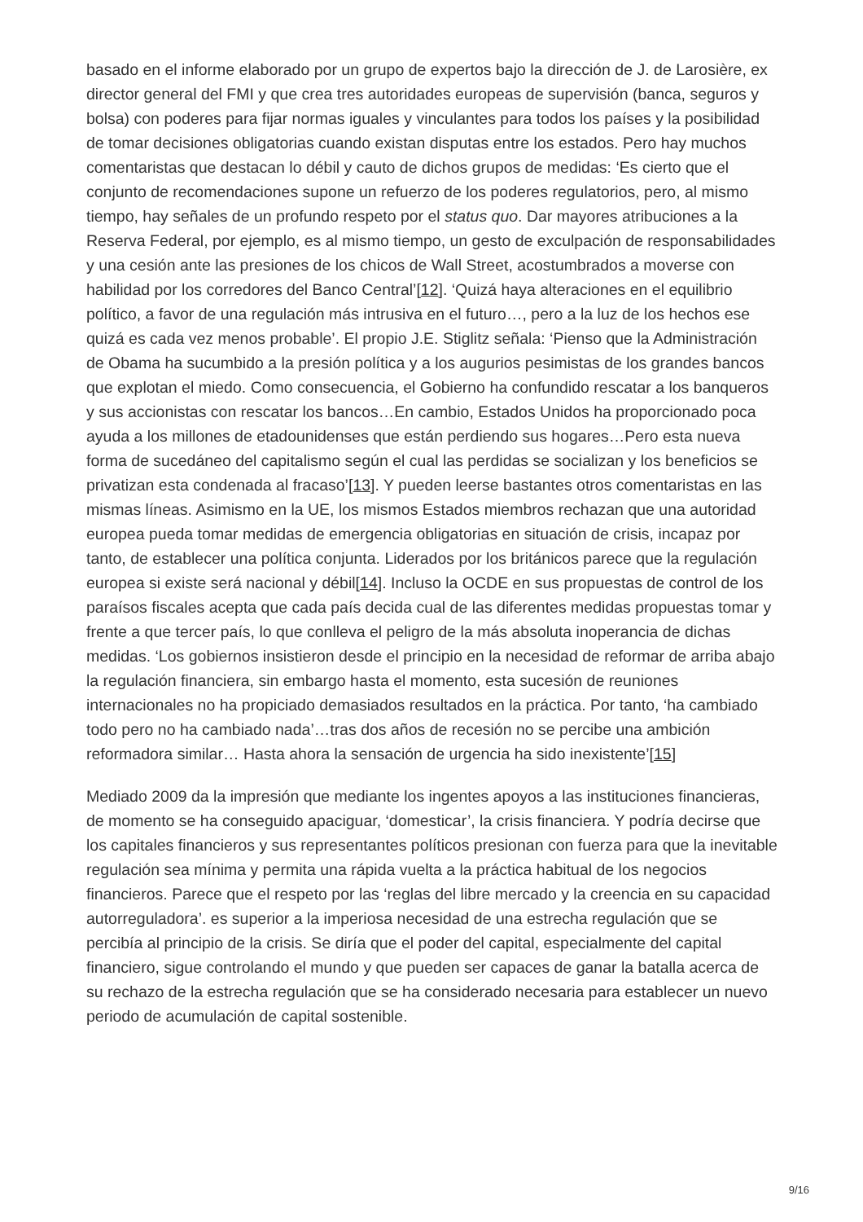basado en el informe elaborado por un grupo de expertos bajo la dirección de J. de Larosière, ex director general del FMI y que crea tres autoridades europeas de supervisión (banca, seguros y bolsa) con poderes para fijar normas iguales y vinculantes para todos los países y la posibilidad de tomar decisiones obligatorias cuando existan disputas entre los estados. Pero hay muchos comentaristas que destacan lo débil y cauto de dichos grupos de medidas: ‘Es cierto que el conjunto de recomendaciones supone un refuerzo de los poderes regulatorios, pero, al mismo tiempo, hay señales de un profundo respeto por el status quo. Dar mayores atribuciones a la Reserva Federal, por ejemplo, es al mismo tiempo, un gesto de exculpación de responsabilidades y una cesión ante las presiones de los chicos de Wall Street, acostumbrados a moverse con habilidad por los corredores del Banco Central’[12]. ‘Quizá haya alteraciones en el equilibrio político, a favor de una regulación más intrusiva en el futuro…, pero a la luz de los hechos ese quizá es cada vez menos probable’. El propio J.E. Stiglitz señala: ‘Pienso que la Administración de Obama ha sucumbido a la presión política y a los augurios pesimistas de los grandes bancos que explotan el miedo. Como consecuencia, el Gobierno ha confundido rescatar a los banqueros y sus accionistas con rescatar los bancos…En cambio, Estados Unidos ha proporcionado poca ayuda a los millones de etadounidenses que están perdiendo sus hogares…Pero esta nueva forma de sucedáneo del capitalismo según el cual las perdidas se socializan y los beneficios se privatizan esta condenada al fracaso’[13]. Y pueden leerse bastantes otros comentaristas en las mismas líneas. Asimismo en la UE, los mismos Estados miembros rechazan que una autoridad europea pueda tomar medidas de emergencia obligatorias en situación de crisis, incapaz por tanto, de establecer una política conjunta. Liderados por los británicos parece que la regulación europea si existe será nacional y débil[14]. Incluso la OCDE en sus propuestas de control de los paraísos fiscales acepta que cada país decida cual de las diferentes medidas propuestas tomar y frente a que tercer país, lo que conlleva el peligro de la más absoluta inoperancia de dichas medidas. ‘Los gobiernos insistieron desde el principio en la necesidad de reformar de arriba abajo la regulación financiera, sin embargo hasta el momento, esta sucesión de reuniones internacionales no ha propiciado demasiados resultados en la práctica. Por tanto, ‘ha cambiado todo pero no ha cambiado nada’…tras dos años de recesión no se percibe una ambición reformadora similar… Hasta ahora la sensación de urgencia ha sido inexistente’[15]
Mediado 2009 da la impresión que mediante los ingentes apoyos a las instituciones financieras, de momento se ha conseguido apaciguar, ‘domesticar’, la crisis financiera. Y podría decirse que los capitales financieros y sus representantes políticos presionan con fuerza para que la inevitable regulación sea mínima y permita una rápida vuelta a la práctica habitual de los negocios financieros. Parece que el respeto por las ‘reglas del libre mercado y la creencia en su capacidad autorreguladora’. es superior a la imperiosa necesidad de una estrecha regulación que se percibía al principio de la crisis. Se diría que el poder del capital, especialmente del capital financiero, sigue controlando el mundo y que pueden ser capaces de ganar la batalla acerca de su rechazo de la estrecha regulación que se ha considerado necesaria para establecer un nuevo periodo de acumulación de capital sostenible.
9/16